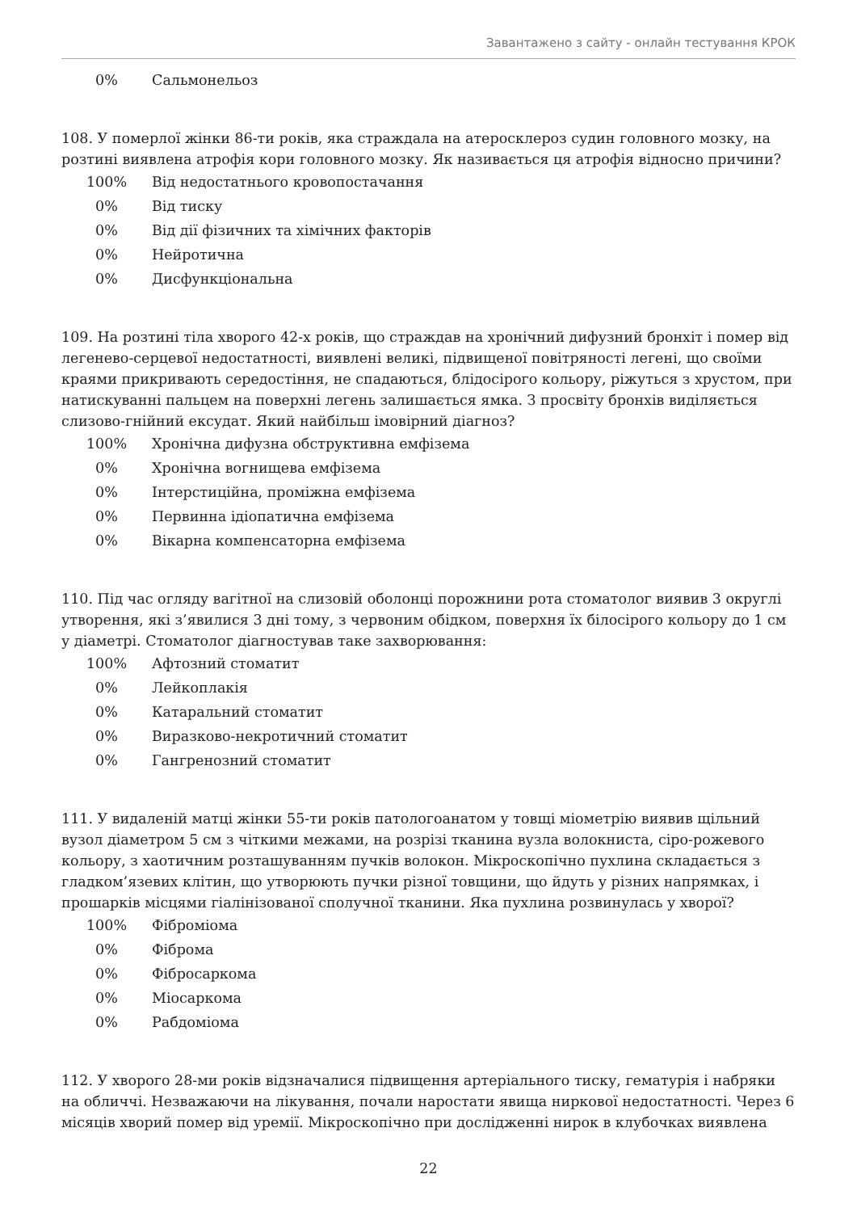Завантажено з сайту - онлайн тестування КРОК
| 0% | Сальмонельоз |
108. У померлої жінки 86-ти років, яка страждала на атеросклероз судин головного мозку, на розтині виявлена атрофія кори головного мозку. Як називається ця атрофія відносно причини?
| 100% | Від недостатнього кровопостачання |
| 0% | Від тиску |
| 0% | Від дії фізичних та хімічних факторів |
| 0% | Нейротична |
| 0% | Дисфункціональна |
109. На розтині тіла хворого 42-х років, що страждав на хронічний дифузний бронхіт і помер від легенево-серцевої недостатності, виявлені великі, підвищеної повітряності легені, що своїми краями прикривають середостіння, не спадаються, блідосірого кольору, ріжуться з хрустом, при натискуванні пальцем на поверхні легень залишається ямка. З просвіту бронхів виділяється слизово-гнійний ексудат. Який найбільш імовірний діагноз?
| 100% | Хронічна дифузна обструктивна емфізема |
| 0% | Хронічна вогнищева емфізема |
| 0% | Інтерстиційна, проміжна емфізема |
| 0% | Первинна ідіопатична емфізема |
| 0% | Вікарна компенсаторна емфізема |
110. Під час огляду вагітної на слизовій оболонці порожнини рота стоматолог виявив 3 округлі утворення, які з’явилися 3 дні тому, з червоним обідком, поверхня їх білосірого кольору до 1 см у діаметрі. Стоматолог діагностував таке захворювання:
| 100% | Афтозний стоматит |
| 0% | Лейкоплакія |
| 0% | Катаральний стоматит |
| 0% | Виразково-некротичний стоматит |
| 0% | Гангренозний стоматит |
111. У видаленій матці жінки 55-ти років патологоанатом у товщі міометрію виявив щільний вузол діаметром 5 см з чіткими межами, на розрізі тканина вузла волокниста, сіро-рожевого кольору, з хаотичним розташуванням пучків волокон. Мікроскопічно пухлина складається з гладком’язевих клітин, що утворюють пучки різної товщини, що йдуть у різних напрямках, і прошарків місцями гіалінізованої сполучної тканини. Яка пухлина розвинулась у хворої?
| 100% | Фіброміома |
| 0% | Фіброма |
| 0% | Фібросаркома |
| 0% | Міосаркома |
| 0% | Рабдоміома |
112. У хворого 28-ми років відзначалися підвищення артеріального тиску, гематурія і набряки на обличчі. Незважаючи на лікування, почали наростати явища ниркової недостатності. Через 6 місяців хворий помер від уремії. Мікроскопічно при дослідженні нирок в клубочках виявлена
22